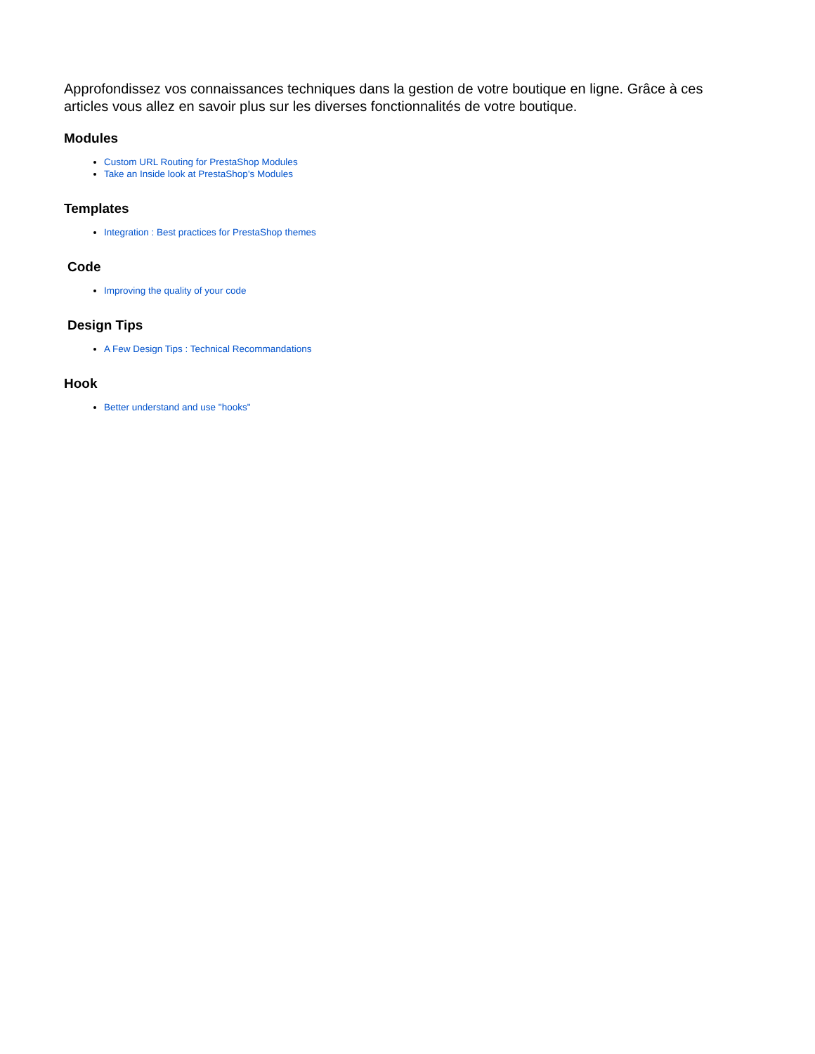Approfondissez vos connaissances techniques dans la gestion de votre boutique en ligne. Grâce à ces articles vous allez en savoir plus sur les diverses fonctionnalités de votre boutique.
Modules
Custom URL Routing for PrestaShop Modules
Take an Inside look at PrestaShop's Modules
Templates
Integration : Best practices for PrestaShop themes
Code
Improving the quality of your code
Design Tips
A Few Design Tips : Technical Recommandations
Hook
Better understand and use "hooks"